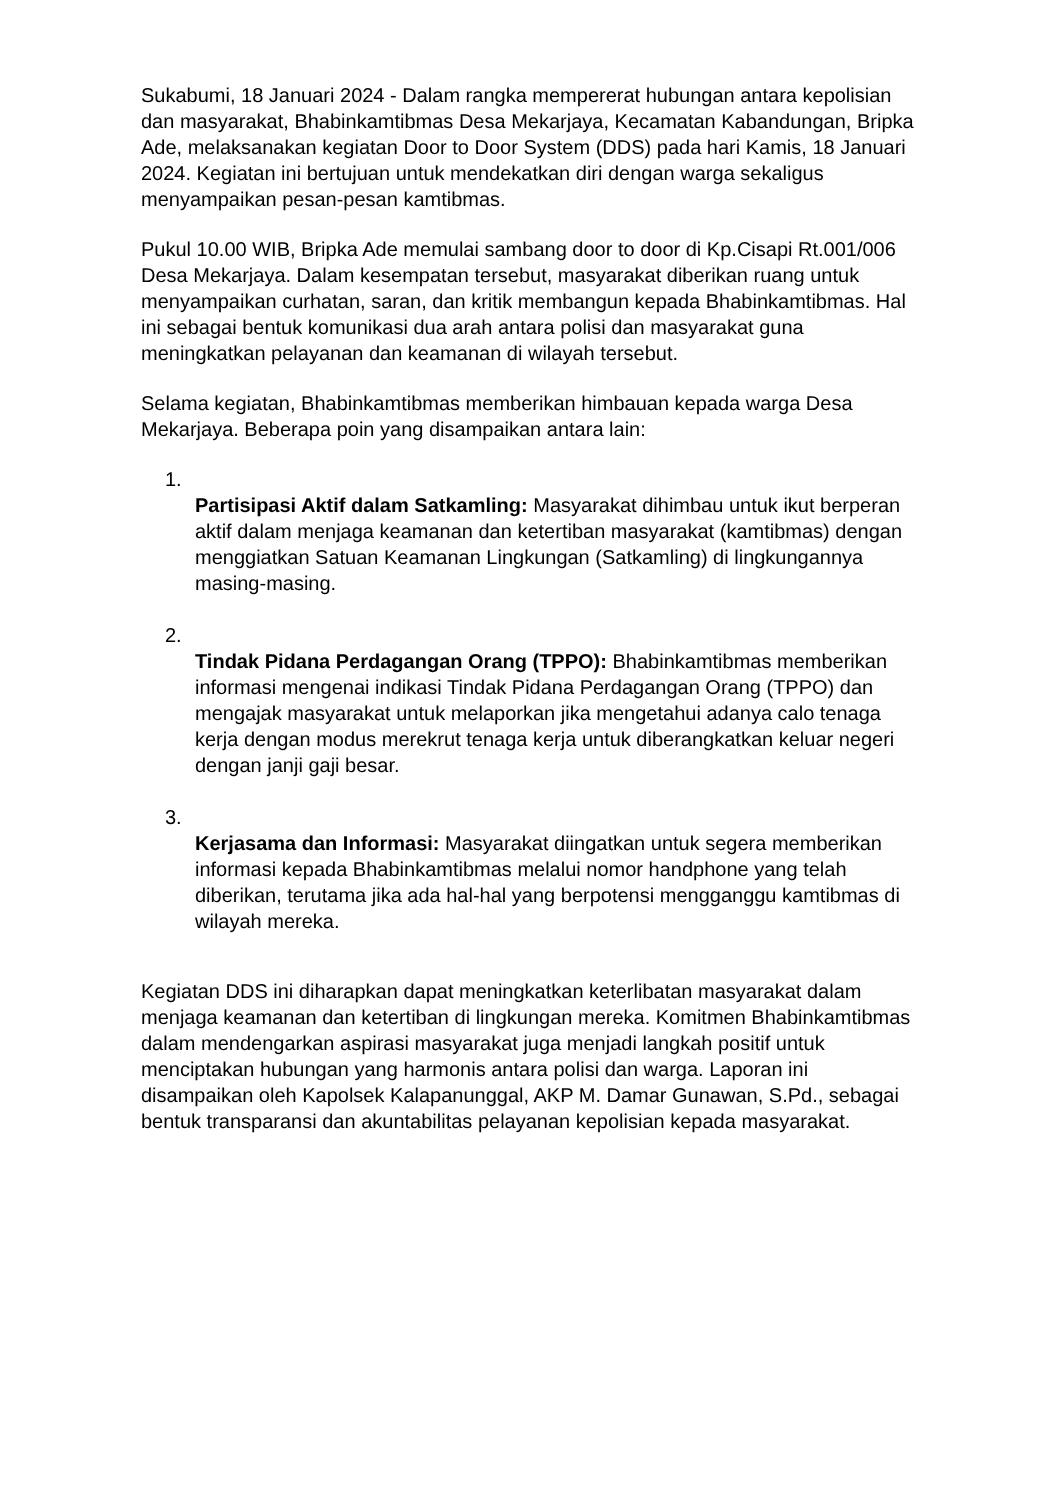Sukabumi, 18 Januari 2024 - Dalam rangka mempererat hubungan antara kepolisian dan masyarakat, Bhabinkamtibmas Desa Mekarjaya, Kecamatan Kabandungan, Bripka Ade, melaksanakan kegiatan Door to Door System (DDS) pada hari Kamis, 18 Januari 2024. Kegiatan ini bertujuan untuk mendekatkan diri dengan warga sekaligus menyampaikan pesan-pesan kamtibmas.
Pukul 10.00 WIB, Bripka Ade memulai sambang door to door di Kp.Cisapi Rt.001/006 Desa Mekarjaya. Dalam kesempatan tersebut, masyarakat diberikan ruang untuk menyampaikan curhatan, saran, dan kritik membangun kepada Bhabinkamtibmas. Hal ini sebagai bentuk komunikasi dua arah antara polisi dan masyarakat guna meningkatkan pelayanan dan keamanan di wilayah tersebut.
Selama kegiatan, Bhabinkamtibmas memberikan himbauan kepada warga Desa Mekarjaya. Beberapa poin yang disampaikan antara lain:
1.
Partisipasi Aktif dalam Satkamling: Masyarakat dihimbau untuk ikut berperan aktif dalam menjaga keamanan dan ketertiban masyarakat (kamtibmas) dengan menggiatkan Satuan Keamanan Lingkungan (Satkamling) di lingkungannya masing-masing.
2.
Tindak Pidana Perdagangan Orang (TPPO): Bhabinkamtibmas memberikan informasi mengenai indikasi Tindak Pidana Perdagangan Orang (TPPO) dan mengajak masyarakat untuk melaporkan jika mengetahui adanya calo tenaga kerja dengan modus merekrut tenaga kerja untuk diberangkatkan keluar negeri dengan janji gaji besar.
3.
Kerjasama dan Informasi: Masyarakat diingatkan untuk segera memberikan informasi kepada Bhabinkamtibmas melalui nomor handphone yang telah diberikan, terutama jika ada hal-hal yang berpotensi mengganggu kamtibmas di wilayah mereka.
Kegiatan DDS ini diharapkan dapat meningkatkan keterlibatan masyarakat dalam menjaga keamanan dan ketertiban di lingkungan mereka. Komitmen Bhabinkamtibmas dalam mendengarkan aspirasi masyarakat juga menjadi langkah positif untuk menciptakan hubungan yang harmonis antara polisi dan warga. Laporan ini disampaikan oleh Kapolsek Kalapanunggal, AKP M. Damar Gunawan, S.Pd., sebagai bentuk transparansi dan akuntabilitas pelayanan kepolisian kepada masyarakat.